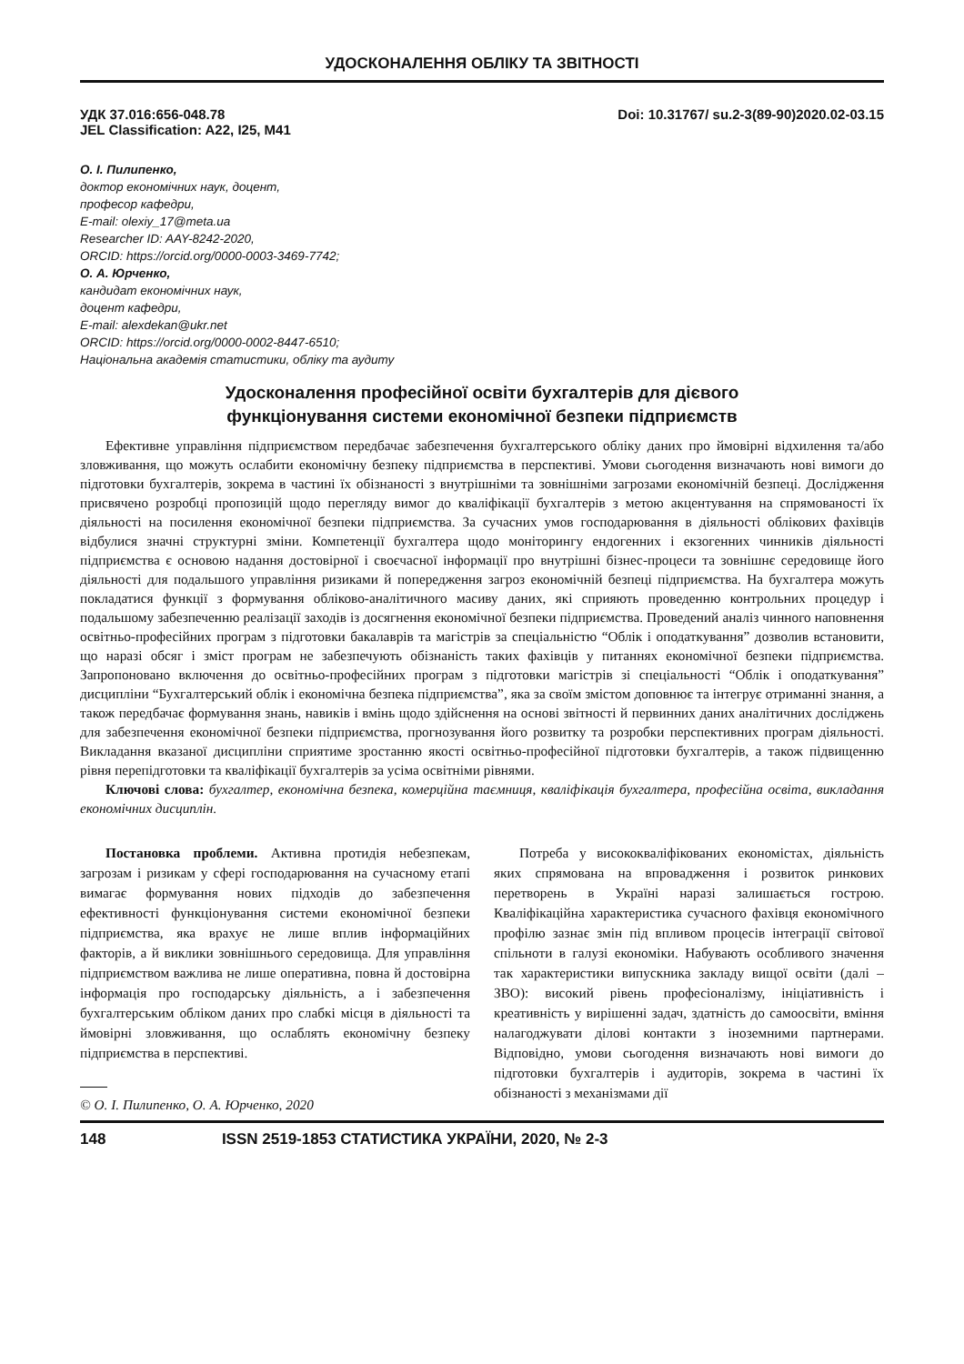УДОСКОНАЛЕННЯ ОБЛІКУ ТА ЗВІТНОСТІ
УДК 37.016:656-048.78
JEL Classification: A22, I25, M41
Doi: 10.31767/ su.2-3(89-90)2020.02-03.15
О. І. Пилипенко,
доктор економічних наук, доцент,
професор кафедри,
E-mail: olexiy_17@meta.ua
Researcher ID: AAY-8242-2020,
ORCID: https://orcid.org/0000-0003-3469-7742;
О. А. Юрченко,
кандидат економічних наук,
доцент кафедри,
E-mail: alexdekan@ukr.net
ORCID: https://orcid.org/0000-0002-8447-6510;
Національна академія статистики, обліку та аудиту
Удосконалення професійної освіти бухгалтерів для дієвого
функціонування системи економічної безпеки підприємств
Ефективне управління підприємством передбачає забезпечення бухгалтерського обліку даних про ймовірні відхилення та/або зловживання, що можуть ослабити економічну безпеку підприємства в перспективі. Умови сьогодення визначають нові вимоги до підготовки бухгалтерів, зокрема в частині їх обізнаності з внутрішніми та зовнішніми загрозами економічній безпеці. Дослідження присвячено розробці пропозицій щодо перегляду вимог до кваліфікації бухгалтерів з метою акцентування на спрямованості їх діяльності на посилення економічної безпеки підприємства. За сучасних умов господарювання в діяльності облікових фахівців відбулися значні структурні зміни. Компетенції бухгалтера щодо моніторингу ендогенних і екзогенних чинників діяльності підприємства є основою надання достовірної і своєчасної інформації про внутрішні бізнес-процеси та зовнішнє середовище його діяльності для подальшого управління ризиками й попередження загроз економічній безпеці підприємства. На бухгалтера можуть покладатися функції з формування обліково-аналітичного масиву даних, які сприяють проведенню контрольних процедур і подальшому забезпеченню реалізації заходів із досягнення економічної безпеки підприємства. Проведений аналіз чинного наповнення освітньо-професійних програм з підготовки бакалаврів та магістрів за спеціальністю “Облік і оподаткування” дозволив встановити, що наразі обсяг і зміст програм не забезпечують обізнаність таких фахівців у питаннях економічної безпеки підприємства. Запропоновано включення до освітньо-професійних програм з підготовки магістрів зі спеціальності “Облік і оподаткування” дисципліни “Бухгалтерський облік і економічна безпека підприємства”, яка за своїм змістом доповнює та інтегрує отриманні знання, а також передбачає формування знань, навиків і вмінь щодо здійснення на основі звітності й первинних даних аналітичних досліджень для забезпечення економічної безпеки підприємства, прогнозування його розвитку та розробки перспективних програм діяльності. Викладання вказаної дисципліни сприятиме зростанню якості освітньо-професійної підготовки бухгалтерів, а також підвищенню рівня перепідготовки та кваліфікації бухгалтерів за усіма освітніми рівнями.
Ключові слова: бухгалтер, економічна безпека, комерційна таємниця, кваліфікація бухгалтера, професійна освіта, викладання економічних дисциплін.
Постановка проблеми. Активна протидія небезпекам, загрозам і ризикам у сфері господарювання на сучасному етапі вимагає формування нових підходів до забезпечення ефективності функціонування системи економічної безпеки підприємства, яка врахує не лише вплив інформаційних факторів, а й виклики зовнішнього середовища. Для управління підприємством важлива не лише оперативна, повна й достовірна інформація про господарську діяльність, а і забезпечення бухгалтерським обліком даних про слабкі місця в діяльності та ймовірні зловживання, що ослаблять економічну безпеку підприємства в перспективі.
© О. І. Пилипенко, О. А. Юрченко, 2020
Потреба у висококваліфікованих економістах, діяльність яких спрямована на впровадження і розвиток ринкових перетворень в Україні наразі залишається гострою. Кваліфікаційна характеристика сучасного фахівця економічного профілю зазнає змін під впливом процесів інтеграції світової спільноти в галузі економіки. Набувають особливого значення так характеристики випускника закладу вищої освіти (далі – ЗВО): високий рівень професіоналізму, ініціативність і креативність у вирішенні задач, здатність до самоосвіти, вміння налагоджувати ділові контакти з іноземними партнерами. Відповідно, умови сьогодення визначають нові вимоги до підготовки бухгалтерів і аудиторів, зокрема в частині їх обізнаності з механізмами дії
148 ISSN 2519-1853 СТАТИСТИКА УКРАЇНИ, 2020, № 2-3